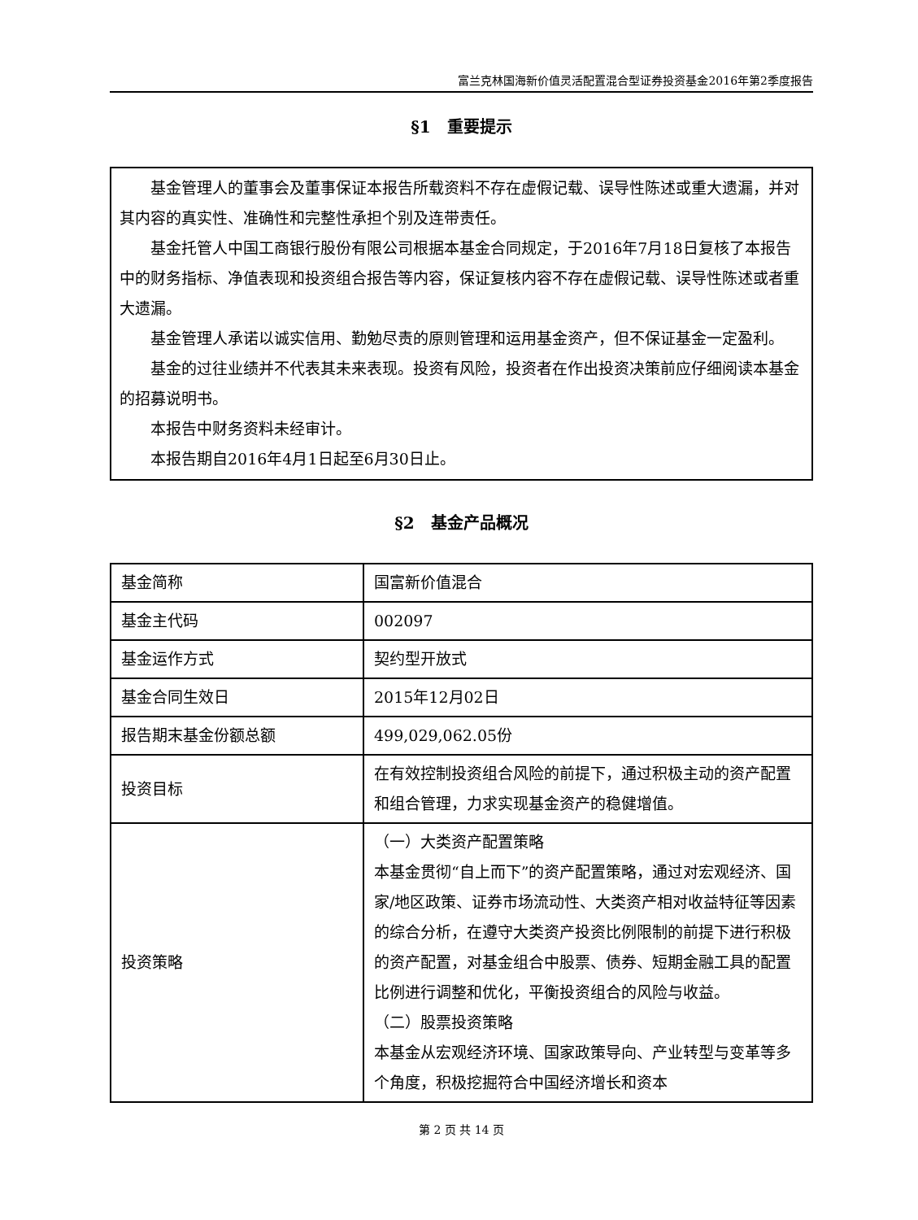富兰克林国海新价值灵活配置混合型证券投资基金2016年第2季度报告
§1　重要提示
基金管理人的董事会及董事保证本报告所载资料不存在虚假记载、误导性陈述或重大遗漏，并对其内容的真实性、准确性和完整性承担个别及连带责任。
基金托管人中国工商银行股份有限公司根据本基金合同规定，于2016年7月18日复核了本报告中的财务指标、净值表现和投资组合报告等内容，保证复核内容不存在虚假记载、误导性陈述或者重大遗漏。
基金管理人承诺以诚实信用、勤勉尽责的原则管理和运用基金资产，但不保证基金一定盈利。
基金的过往业绩并不代表其未来表现。投资有风险，投资者在作出投资决策前应仔细阅读本基金的招募说明书。
本报告中财务资料未经审计。
本报告期自2016年4月1日起至6月30日止。
§2　基金产品概况
| 基金简称 | 国富新价值混合 |
| 基金主代码 | 002097 |
| 基金运作方式 | 契约型开放式 |
| 基金合同生效日 | 2015年12月02日 |
| 报告期末基金份额总额 | 499,029,062.05份 |
| 投资目标 | 在有效控制投资组合风险的前提下，通过积极主动的资产配置和组合管理，力求实现基金资产的稳健增值。 |
| 投资策略 | （一）大类资产配置策略 本基金贯彻“自上而下”的资产配置策略，通过对宏观经济、国家/地区政策、证券市场流动性、大类资产相对收益特征等因素的综合分析，在遵守大类资产投资比例限制的前提下进行积极的资产配置，对基金组合中股票、债券、短期金融工具的配置比例进行调整和优化，平衡投资组合的风险与收益。 （二）股票投资策略 本基金从宏观经济环境、国家政策导向、产业转型与变革等多个角度，积极挖掘符合中国经济增长和资本 |
第 2 页 共 14 页